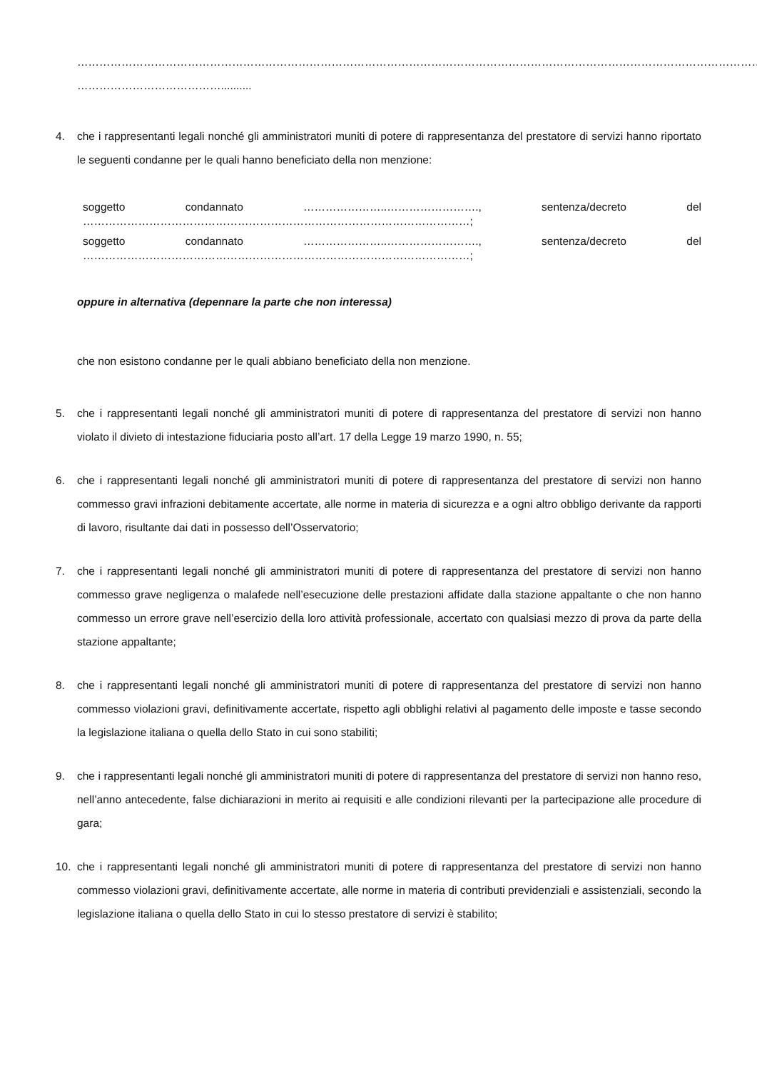……………………………………………………………………………………………………………………………………………………………………
…………………………………..........
4. che i rappresentanti legali nonché gli amministratori muniti di potere di rappresentanza del prestatore di servizi hanno riportato le seguenti condanne per le quali hanno beneficiato della non menzione:
soggetto condannato …………………..……………………., sentenza/decreto del
……………………………………………………………………………………………;
soggetto condannato …………………..……………………., sentenza/decreto del
……………………………………………………………………………………………;
oppure in alternativa (depennare la parte che non interessa)
che non esistono condanne per le quali abbiano beneficiato della non menzione.
5. che i rappresentanti legali nonché gli amministratori muniti di potere di rappresentanza del prestatore di servizi non hanno violato il divieto di intestazione fiduciaria posto all’art. 17 della Legge 19 marzo 1990, n. 55;
6. che i rappresentanti legali nonché gli amministratori muniti di potere di rappresentanza del prestatore di servizi non hanno commesso gravi infrazioni debitamente accertate, alle norme in materia di sicurezza e a ogni altro obbligo derivante da rapporti di lavoro, risultante dai dati in possesso dell’Osservatorio;
7. che i rappresentanti legali nonché gli amministratori muniti di potere di rappresentanza del prestatore di servizi non hanno commesso grave negligenza o malafede nell’esecuzione delle prestazioni affidate dalla stazione appaltante o che non hanno commesso un errore grave nell’esercizio della loro attività professionale, accertato con qualsiasi mezzo di prova da parte della stazione appaltante;
8. che i rappresentanti legali nonché gli amministratori muniti di potere di rappresentanza del prestatore di servizi non hanno commesso violazioni gravi, definitivamente accertate, rispetto agli obblighi relativi al pagamento delle imposte e tasse secondo la legislazione italiana o quella dello Stato in cui sono stabiliti;
9. che i rappresentanti legali nonché gli amministratori muniti di potere di rappresentanza del prestatore di servizi non hanno reso, nell’anno antecedente, false dichiarazioni in merito ai requisiti e alle condizioni rilevanti per la partecipazione alle procedure di gara;
10. che i rappresentanti legali nonché gli amministratori muniti di potere di rappresentanza del prestatore di servizi non hanno commesso violazioni gravi, definitivamente accertate, alle norme in materia di contributi previdenziali e assistenziali, secondo la legislazione italiana o quella dello Stato in cui lo stesso prestatore di servizi è stabilito;